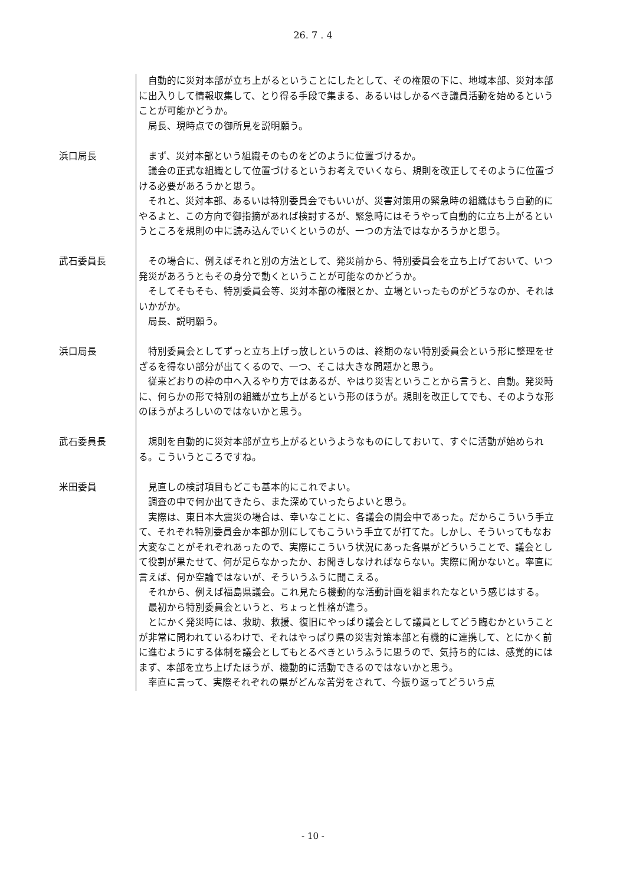26. 7 . 4
自動的に災対本部が立ち上がるということにしたとして、その権限の下に、地域本部、災対本部に出入りして情報収集して、とり得る手段で集まる、あるいはしかるべき議員活動を始めるということが可能かどうか。
局長、現時点での御所見を説明願う。
浜口局長 まず、災対本部という組織そのものをどのように位置づけるか。
議会の正式な組織として位置づけるというお考えでいくなら、規則を改正してそのように位置づける必要があろうかと思う。
それと、災対本部、あるいは特別委員会でもいいが、災害対策用の緊急時の組織はもう自動的にやるよと、この方向で御指摘があれば検討するが、緊急時にはそうやって自動的に立ち上がるというところを規則の中に読み込んでいくというのが、一つの方法ではなかろうかと思う。
武石委員長 その場合に、例えばそれと別の方法として、発災前から、特別委員会を立ち上げておいて、いつ発災があろうともその身分で動くということが可能なのかどうか。
そしてそもそも、特別委員会等、災対本部の権限とか、立場といったものがどうなのか、それはいかがか。
局長、説明願う。
浜口局長 特別委員会としてずっと立ち上げっ放しというのは、終期のない特別委員会という形に整理をせざるを得ない部分が出てくるので、一つ、そこは大きな問題かと思う。
従来どおりの枠の中へ入るやり方ではあるが、やはり災害ということから言うと、自動。発災時に、何らかの形で特別の組織が立ち上がるという形のほうが。規則を改正してでも、そのような形のほうがよろしいのではないかと思う。
武石委員長 規則を自動的に災対本部が立ち上がるというようなものにしておいて、すぐに活動が始められる。こういうところですね。
米田委員 見直しの検討項目もどこも基本的にこれでよい。
調査の中で何か出てきたら、また深めていったらよいと思う。
実際は、東日本大震災の場合は、幸いなことに、各議会の開会中であった。だからこういう手立て、それぞれ特別委員会か本部か別にしてもこういう手立てが打てた。しかし、そういってもなお大変なことがそれぞれあったので、実際にこういう状況にあった各県がどういうことで、議会として役割が果たせて、何が足らなかったか、お聞きしなければならない。実際に聞かないと。率直に言えば、何か空論ではないが、そういうふうに聞こえる。
それから、例えば福島県議会。これ見たら機動的な活動計画を組まれたなという感じはする。
最初から特別委員会というと、ちょっと性格が違う。
とにかく発災時には、救助、救援、復旧にやっぱり議会として議員としてどう臨むかということが非常に問われているわけで、それはやっぱり県の災害対策本部と有機的に連携して、とにかく前に進むようにする体制を議会としてもとるべきというふうに思うので、気持ち的には、感覚的にはまず、本部を立ち上げたほうが、機動的に活動できるのではないかと思う。
率直に言って、実際それぞれの県がどんな苦労をされて、今振り返ってどういう点
- 10 -